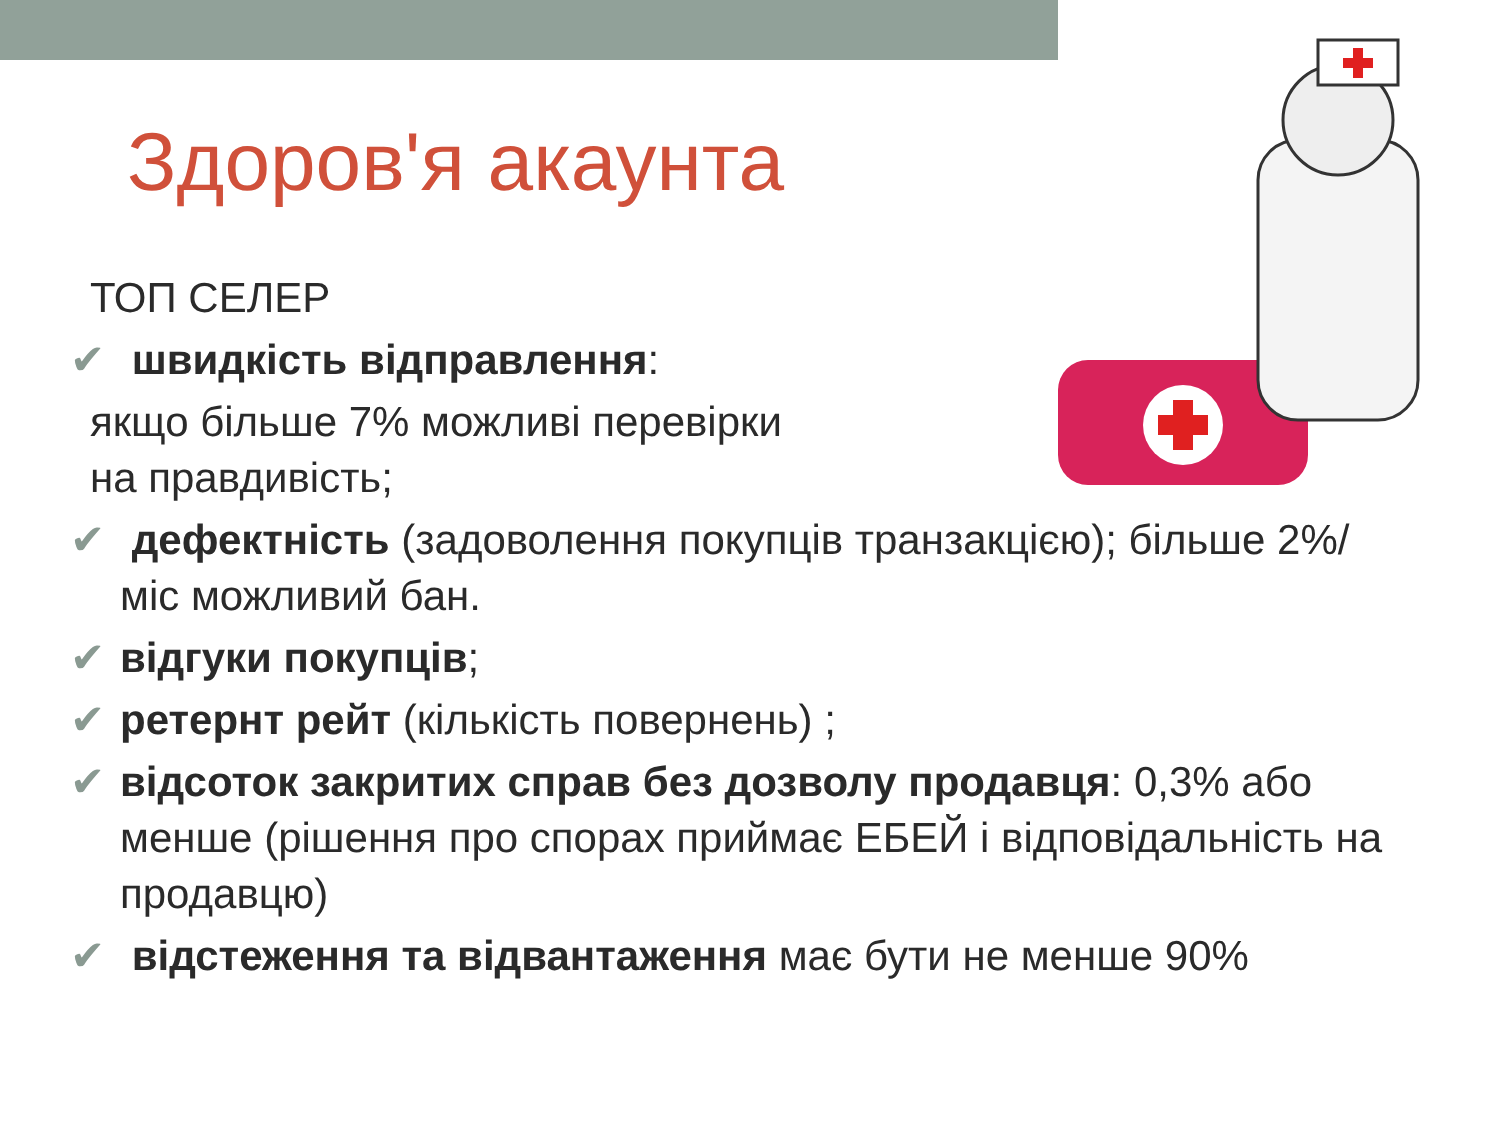Здоров'я акаунта
ТОП СЕЛЕР
✔ швидкість відправлення:
якщо більше 7% можливі перевірки
на правдивість;
✔ дефектність (задоволення покупців транзакцією); більше 2%/міс можливий бан.
✔ відгуки покупців;
✔ ретернт рейт (кількість повернень) ;
✔ відсоток закритих справ без дозволу продавця: 0,3% або менше (рішення про спорах приймає ЕБЕЙ і відповідальність на продавцю)
✔ відстеження та відвантаження має бути не менше 90%